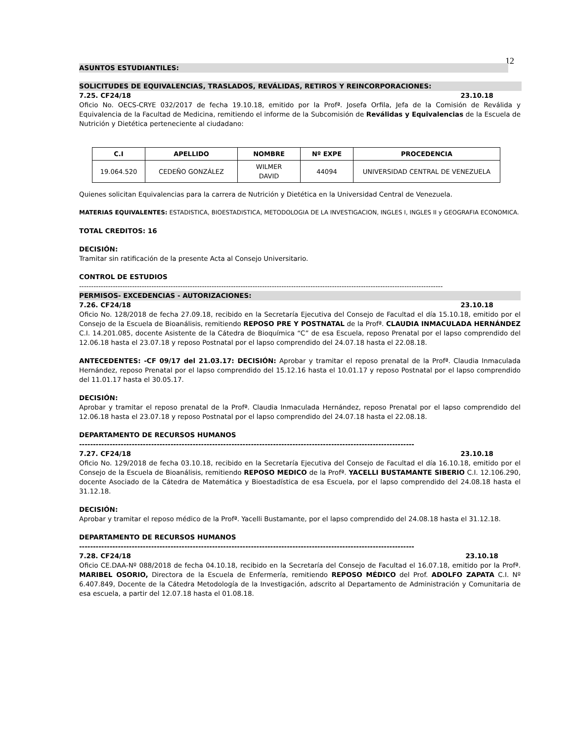12
ASUNTOS ESTUDIANTILES:
SOLICITUDES DE EQUIVALENCIAS, TRASLADOS, REVÁLIDAS, RETIROS Y REINCORPORACIONES:
7.25. CF24/18 23.10.18
Oficio No. OECS-CRYE 032/2017 de fecha 19.10.18, emitido por la Profª. Josefa Orfila, Jefa de la Comisión de Reválida y Equivalencia de la Facultad de Medicina, remitiendo el informe de la Subcomisión de Reválidas y Equivalencias de la Escuela de Nutrición y Dietética perteneciente al ciudadano:
| C.I | APELLIDO | NOMBRE | Nº EXPE | PROCEDENCIA |
| --- | --- | --- | --- | --- |
| 19.064.520 | CEDEÑO GONZÁLEZ | WILMER DAVID | 44094 | UNIVERSIDAD CENTRAL DE VENEZUELA |
Quienes solicitan Equivalencias para la carrera de Nutrición y Dietética en la Universidad Central de Venezuela.
MATERIAS EQUIVALENTES: ESTADISTICA, BIOESTADISTICA, METODOLOGIA DE LA INVESTIGACION, INGLES I, INGLES II y GEOGRAFIA ECONOMICA.
TOTAL CREDITOS: 16
DECISIÓN:
Tramitar sin ratificación de la presente Acta al Consejo Universitario.
CONTROL DE ESTUDIOS
-------------------------------------------------------------------------------------------------------------------------------------------------------
PERMISOS- EXCEDENCIAS - AUTORIZACIONES:
7.26. CF24/18 23.10.18
Oficio No. 128/2018 de fecha 27.09.18, recibido en la Secretaría Ejecutiva del Consejo de Facultad el día 15.10.18, emitido por el Consejo de la Escuela de Bioanálisis, remitiendo REPOSO PRE Y POSTNATAL de la Profª. CLAUDIA INMACULADA HERNÁNDEZ C.I. 14.201.085, docente Asistente de la Cátedra de Bioquímica “C” de esa Escuela, reposo Prenatal por el lapso comprendido del 12.06.18 hasta el 23.07.18 y reposo Postnatal por el lapso comprendido del 24.07.18 hasta el 22.08.18.
ANTECEDENTES: -CF 09/17 del 21.03.17: DECISIÓN: Aprobar y tramitar el reposo prenatal de la Profª. Claudia Inmaculada Hernández, reposo Prenatal por el lapso comprendido del 15.12.16 hasta el 10.01.17 y reposo Postnatal por el lapso comprendido del 11.01.17 hasta el 30.05.17.
DECISIÓN:
Aprobar y tramitar el reposo prenatal de la Profª. Claudia Inmaculada Hernández, reposo Prenatal por el lapso comprendido del 12.06.18 hasta el 23.07.18 y reposo Postnatal por el lapso comprendido del 24.07.18 hasta el 22.08.18.
DEPARTAMENTO DE RECURSOS HUMANOS
-------------------------------------------------------------------------------------------------------------------------
7.27. CF24/18 23.10.18
Oficio No. 129/2018 de fecha 03.10.18, recibido en la Secretaría Ejecutiva del Consejo de Facultad el día 16.10.18, emitido por el Consejo de la Escuela de Bioanálisis, remitiendo REPOSO MEDICO de la Profª. YACELLI BUSTAMANTE SIBERIO C.I. 12.106.290, docente Asociado de la Cátedra de Matemática y Bioestadística de esa Escuela, por el lapso comprendido del 24.08.18 hasta el 31.12.18.
DECISIÓN:
Aprobar y tramitar el reposo médico de la Profª. Yacelli Bustamante, por el lapso comprendido del 24.08.18 hasta el 31.12.18.
DEPARTAMENTO DE RECURSOS HUMANOS
-------------------------------------------------------------------------------------------------------------------------
7.28. CF24/18 23.10.18
Oficio CE.DAA-Nº 088/2018 de fecha 04.10.18, recibido en la Secretaría del Consejo de Facultad el 16.07.18, emitido por la Profª. MARIBEL OSORIO, Directora de la Escuela de Enfermería, remitiendo REPOSO MÉDICO del Prof. ADOLFO ZAPATA C.I. Nº 6.407.849, Docente de la Cátedra Metodología de la Investigación, adscrito al Departamento de Administración y Comunitaria de esa escuela, a partir del 12.07.18 hasta el 01.08.18.